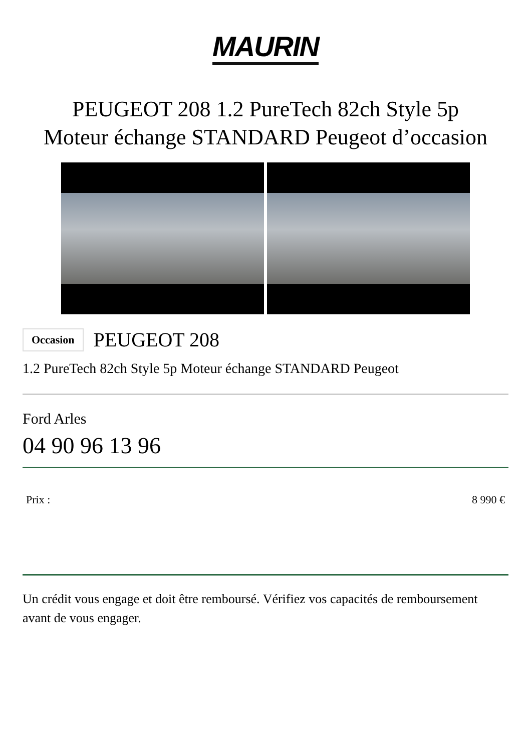MAURIN
PEUGEOT 208 1.2 PureTech 82ch Style 5p
Moteur échange STANDARD Peugeot d’occasion
Occasion PEUGEOT 208
1.2 PureTech 82ch Style 5p Moteur échange STANDARD Peugeot
Ford Arles
04 90 96 13 96
Prix : 8 990 €
Un crédit vous engage et doit être remboursé. Vérifiez vos capacités de remboursement avant de vous engager.